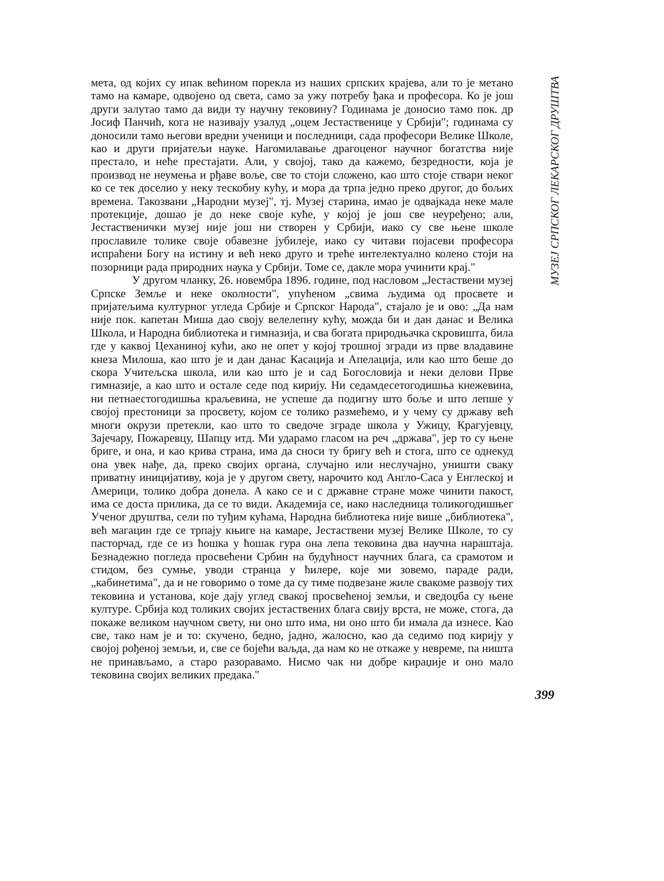мета, од којих су ипак већином порекла из наших српских крајева, али то је метано тамо на камаре, одвојено од света, само за ужу потребу ђака и професора. Ко је још други залутао тамо да види ту научну тековину? Годинама је доносио тамо пок. др Јосиф Панчић, кога не називају узалуд „оцем Јестаственице у Србији"; годинама су доносили тамо његови вредни ученици и последници, сада професори Велике Школе, као и други пријатељи науке. Нагомилавање драгоценог научног богатства није престало, и неће престајати. Али, у својој, тако да кажемо, безредности, која је производ не неумења и рђаве воље, све то стоји сложено, као што стоје ствари неког ко се тек доселио у неку тескобну кућу, и мора да трпа једно преко другог, до бољих времена. Такозвани „Народни музеј", тј. Музеј старина, имао је одвајкада неке мале протекције, дошао је до неке своје куће, у којој је још све неуређено; али, Јестаственички музеј није још ни створен у Србији, иако су све њене школе прославиле толике своје обавезне јубилеје, иако су читави појасеви професора испраћени Богу на истину и већ неко друго и треће интелектуално колено стоји на позорници рада природних наука у Србији. Томе се, дакле мора учинити крај."
У другом чланку, 26. новембра 1896. године, под насловом „Јестаствени музеј Српске Земље и неке околности", упућеном „свима људима од просвете и пријатељима културног угледа Србије и Српског Народа", стајало је и ово: „Да нам није пок. капетан Миша дао своју велелепну кућу, можда би и дан данас и Велика Школа, и Народна библиотека и гимназија, и сва богата природњачка скровишта, била где у каквој Цеханиној кући, ако не опет у којој трошној згради из прве владавине кнеза Милоша, као што је и дан данас Касација и Апелација, или као што беше до скора Учитељска школа, или као што је и сад Богословија и неки делови Прве гимназије, а као што и остале седе под кирију. Ни седамдесетогодишња кнежевина, ни петнаестогодишња краљевина, не успеше да подигну што боље и што лепше у својој престоници за просвету, којом се толико размећемо, и у чему су државу већ многи окрузи претекли, као што то сведоче зграде школа у Ужицу, Крагујевцу, Зајечару, Пожаревцу, Шапцу итд. Ми ударамо гласом на реч „држава", јер то су њене бриге, и она, и као крива страна, има да сноси ту бригу већ и стога, што се однекуд она увек нађе, да, преко својих органа, случајно или неслучајно, уништи сваку приватну иницијативу, која је у другом свету, нарочито код Англо-Саса у Енглеској и Америци, толико добра донела. А како се и с државне стране може чинити пакост, има се доста прилика, да се то види. Академија се, иако наследница толикогодишњег Ученог друштва, сели по туђим кућама, Народна библиотека није више „библиотека", већ магацин где се трпају књиге на камаре, Јестаствени музеј Велике Школе, то су пасторчад, где се из ћошка у ћошак гура она лепа тековина два научна нараштаја. Безнадежно погледа просвећени Србин на будућност научних блага, са срамотом и стидом, без сумње, уводи странца у ћилере, које ми зовемо, параде ради, „кабинетима", да и не говоримо о томе да су тиме подвезане жиле свакоме развоју тих тековина и установа, које дају углед свакој просвећеној земљи, и сведоџба су њене културе. Србија код толиких својих јестаствених блага свију врста, не може, стога, да покаже великом научном свету, ни оно што има, ни оно што би имала да изнесе. Као све, тако нам је и то: скучено, бедно, јадно, жалосно, као да седимо под кирију у својој рођеној земљи, и, све се бојећи ваљда, да нам ко не откаже у невреме, па ништа не принављамо, а старо разоравамо. Нисмо чак ни добре кираџије и оно мало тековина својих великих предака."
МУЗЕЈ СРПСКОГ ЛЕКАРСКОГ ДРУШТВА
399